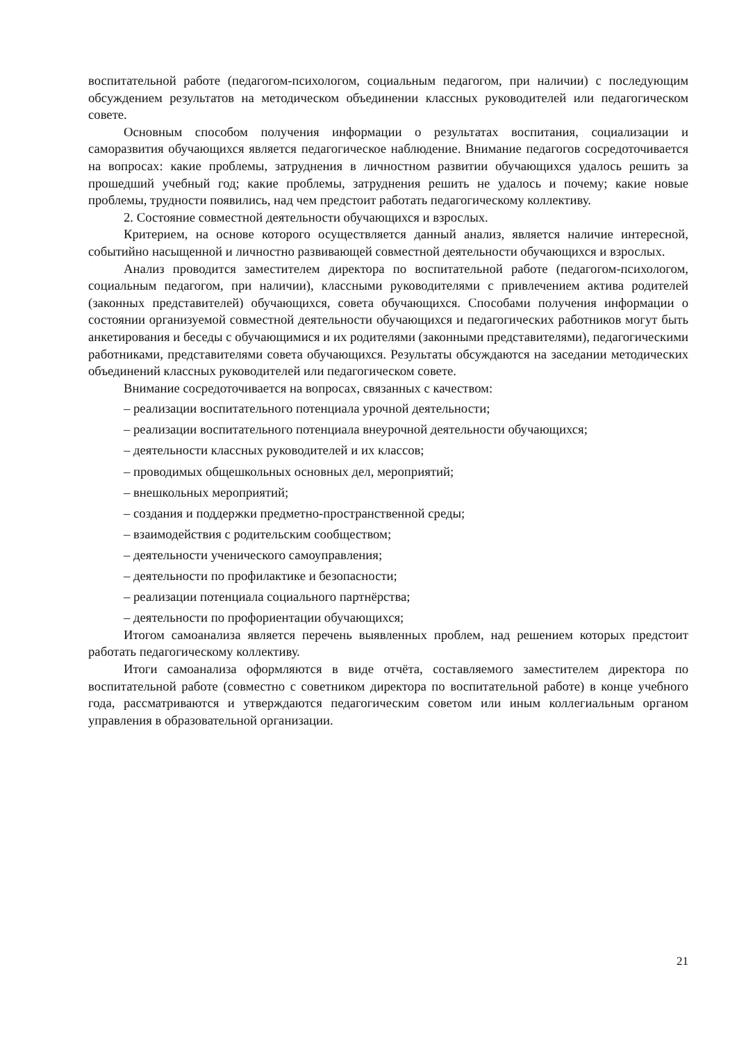воспитательной работе (педагогом-психологом, социальным педагогом, при наличии) с последующим обсуждением результатов на методическом объединении классных руководителей или педагогическом совете.
Основным способом получения информации о результатах воспитания, социализации и саморазвития обучающихся является педагогическое наблюдение. Внимание педагогов сосредоточивается на вопросах: какие проблемы, затруднения в личностном развитии обучающихся удалось решить за прошедший учебный год; какие проблемы, затруднения решить не удалось и почему; какие новые проблемы, трудности появились, над чем предстоит работать педагогическому коллективу.
2. Состояние совместной деятельности обучающихся и взрослых.
Критерием, на основе которого осуществляется данный анализ, является наличие интересной, событийно насыщенной и личностно развивающей совместной деятельности обучающихся и взрослых.
Анализ проводится заместителем директора по воспитательной работе (педагогом-психологом, социальным педагогом, при наличии), классными руководителями с привлечением актива родителей (законных представителей) обучающихся, совета обучающихся. Способами получения информации о состоянии организуемой совместной деятельности обучающихся и педагогических работников могут быть анкетирования и беседы с обучающимися и их родителями (законными представителями), педагогическими работниками, представителями совета обучающихся. Результаты обсуждаются на заседании методических объединений классных руководителей или педагогическом совете.
Внимание сосредоточивается на вопросах, связанных с качеством:
– реализации воспитательного потенциала урочной деятельности;
– реализации воспитательного потенциала внеурочной деятельности обучающихся;
– деятельности классных руководителей и их классов;
– проводимых общешкольных основных дел, мероприятий;
– внешкольных мероприятий;
– создания и поддержки предметно-пространственной среды;
– взаимодействия с родительским сообществом;
– деятельности ученического самоуправления;
– деятельности по профилактике и безопасности;
– реализации потенциала социального партнёрства;
– деятельности по профориентации обучающихся;
Итогом самоанализа является перечень выявленных проблем, над решением которых предстоит работать педагогическому коллективу.
Итоги самоанализа оформляются в виде отчёта, составляемого заместителем директора по воспитательной работе (совместно с советником директора по воспитательной работе) в конце учебного года, рассматриваются и утверждаются педагогическим советом или иным коллегиальным органом управления в образовательной организации.
21